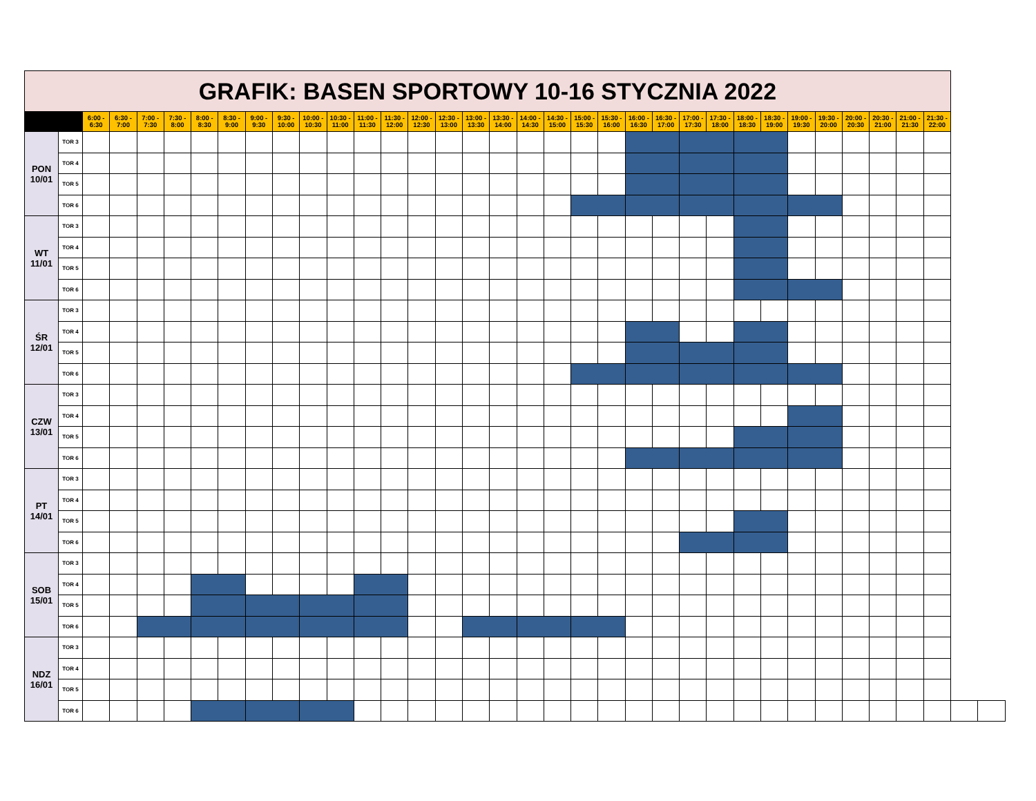| GRAFIK: BASEN SPORTOWY 10-16 STYCZNIA 2022 | | | | | | | | | | | | | | | | | | | | | | | | | | | | | | | | | | | |
| --- | --- | --- | --- | --- | --- | --- | --- | --- | --- | --- | --- | --- | --- | --- | --- | --- | --- | --- | --- | --- | --- | --- | --- | --- | --- | --- | --- | --- | --- | --- | --- | --- | --- | --- | --- |
| | | 6:00 - 6:30 | 6:30 - 7:00 | 7:00 - 7:30 | 7:30 - 8:00 | 8:00 - 8:30 | 8:30 - 9:00 | 9:00 - 9:30 | 9:30 - 10:00 | 10:00 - 10:30 | 10:30 - 11:00 | 11:00 - 11:30 | 11:30 - 12:00 | 12:00 - 12:30 | 12:30 - 13:00 | 13:00 - 13:30 | 13:30 - 14:00 | 14:00 - 14:30 | 14:30 - 15:00 | 15:00 - 15:30 | 15:30 - 16:00 | 16:00 - 16:30 | 16:30 - 17:00 | 17:00 - 17:30 | 17:30 - 18:00 | 18:00 - 18:30 | 18:30 - 19:00 | 19:00 - 19:30 | 19:30 - 20:00 | 20:00 - 20:30 | 20:30 - 21:00 | 21:00 - 21:30 | 21:30 - 22:00 | | |
| PON 10/01 | TOR 3 | | | | | | | | | | | | | | | | | | | | | | | | | | | | | | | | | | |
| | TOR 4 | | | | | | | | | | | | | | | | | | | | | | | | | | | | | | | | | | |
| | TOR 5 | | | | | | | | | | | | | | | | | | | | | | | | | | | | | | | | | | |
| | TOR 6 | | | | | | | | | | | | | | | | | | | | | | | | | | | | | | | | | | |
| WT 11/01 | TOR 3 | | | | | | | | | | | | | | | | | | | | | | | | | | | | | | | | | | |
| | TOR 4 | | | | | | | | | | | | | | | | | | | | | | | | | | | | | | | | | | |
| | TOR 5 | | | | | | | | | | | | | | | | | | | | | | | | | | | | | | | | | | |
| | TOR 6 | | | | | | | | | | | | | | | | | | | | | | | | | | | | | | | | | | |
| ŚR 12/01 | TOR 3 | | | | | | | | | | | | | | | | | | | | | | | | | | | | | | | | | | |
| | TOR 4 | | | | | | | | | | | | | | | | | | | | | | | | | | | | | | | | | | |
| | TOR 5 | | | | | | | | | | | | | | | | | | | | | | | | | | | | | | | | | | |
| | TOR 6 | | | | | | | | | | | | | | | | | | | | | | | | | | | | | | | | | | |
| CZW 13/01 | TOR 3 | | | | | | | | | | | | | | | | | | | | | | | | | | | | | | | | | | |
| | TOR 4 | | | | | | | | | | | | | | | | | | | | | | | | | | | | | | | | | | |
| | TOR 5 | | | | | | | | | | | | | | | | | | | | | | | | | | | | | | | | | | |
| | TOR 6 | | | | | | | | | | | | | | | | | | | | | | | | | | | | | | | | | | |
| PT 14/01 | TOR 3 | | | | | | | | | | | | | | | | | | | | | | | | | | | | | | | | | | |
| | TOR 4 | | | | | | | | | | | | | | | | | | | | | | | | | | | | | | | | | | |
| | TOR 5 | | | | | | | | | | | | | | | | | | | | | | | | | | | | | | | | | | |
| | TOR 6 | | | | | | | | | | | | | | | | | | | | | | | | | | | | | | | | | | |
| SOB 15/01 | TOR 3 | | | | | | | | | | | | | | | | | | | | | | | | | | | | | | | | | | |
| | TOR 4 | | | | | | | | | | | | | | | | | | | | | | | | | | | | | | | | | | |
| | TOR 5 | | | | | | | | | | | | | | | | | | | | | | | | | | | | | | | | | | |
| | TOR 6 | | | | | | | | | | | | | | | | | | | | | | | | | | | | | | | | | | |
| NDZ 16/01 | TOR 3 | | | | | | | | | | | | | | | | | | | | | | | | | | | | | | | | | | |
| | TOR 4 | | | | | | | | | | | | | | | | | | | | | | | | | | | | | | | | | | |
| | TOR 5 | | | | | | | | | | | | | | | | | | | | | | | | | | | | | | | | | | |
| | TOR 6 | | | | | | | | | | | | | | | | | | | | | | | | | | | | | | | | | | |